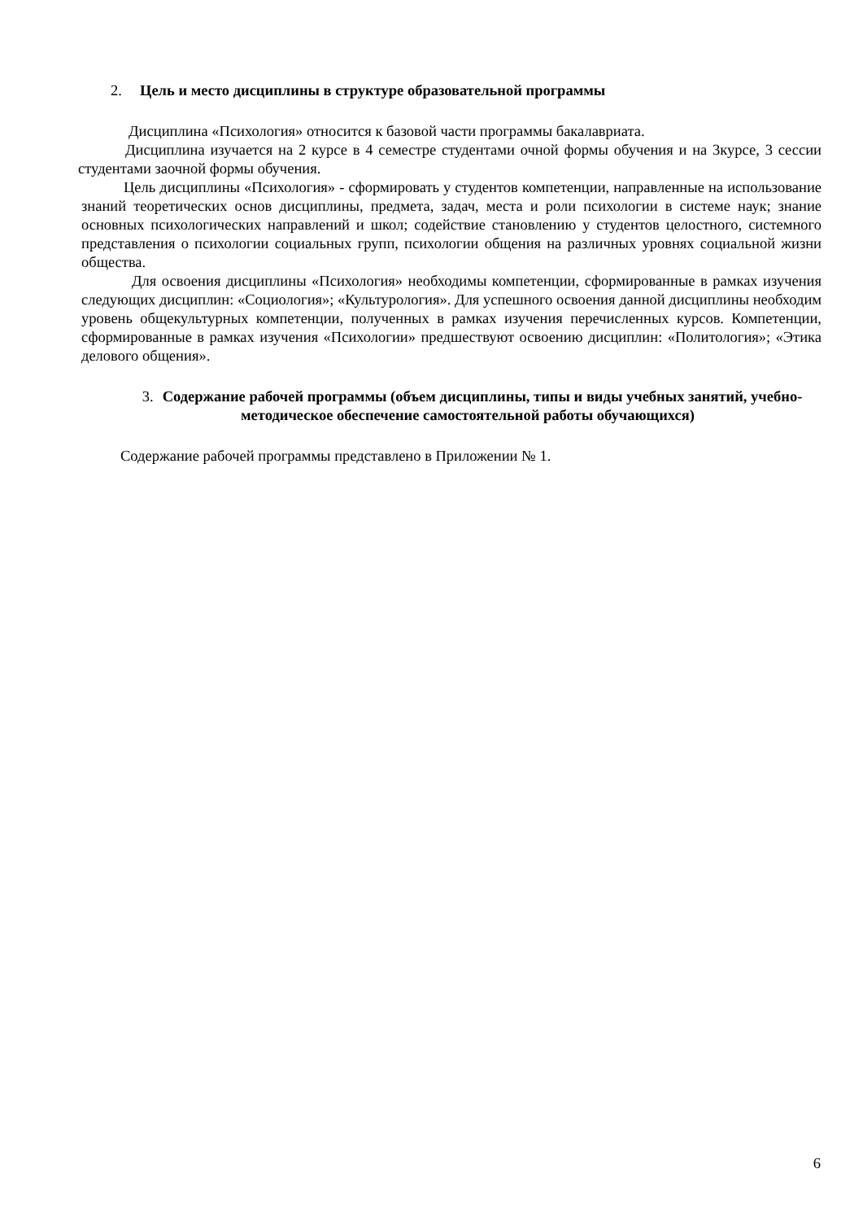2. Цель и место дисциплины в структуре образовательной программы
Дисциплина «Психология» относится к базовой части программы бакалавриата.
Дисциплина изучается на 2 курсе в 4 семестре студентами очной формы обучения и на 3курсе, 3 сессии студентами заочной формы обучения.
Цель дисциплины «Психология» - сформировать у студентов компетенции, направленные на использование знаний теоретических основ дисциплины, предмета, задач, места и роли психологии в системе наук; знание основных психологических направлений и школ; содействие становлению у студентов целостного, системного представления о психологии социальных групп, психологии общения на различных уровнях социальной жизни общества.
Для освоения дисциплины «Психология» необходимы компетенции, сформированные в рамках изучения следующих дисциплин: «Социология»; «Культурология». Для успешного освоения данной дисциплины необходим уровень общекультурных компетенции, полученных в рамках изучения перечисленных курсов. Компетенции, сформированные в рамках изучения «Психологии» предшествуют освоению дисциплин: «Политология»; «Этика делового общения».
3. Содержание рабочей программы (объем дисциплины, типы и виды учебных занятий, учебно-методическое обеспечение самостоятельной работы обучающихся)
Содержание рабочей программы представлено в Приложении № 1.
6